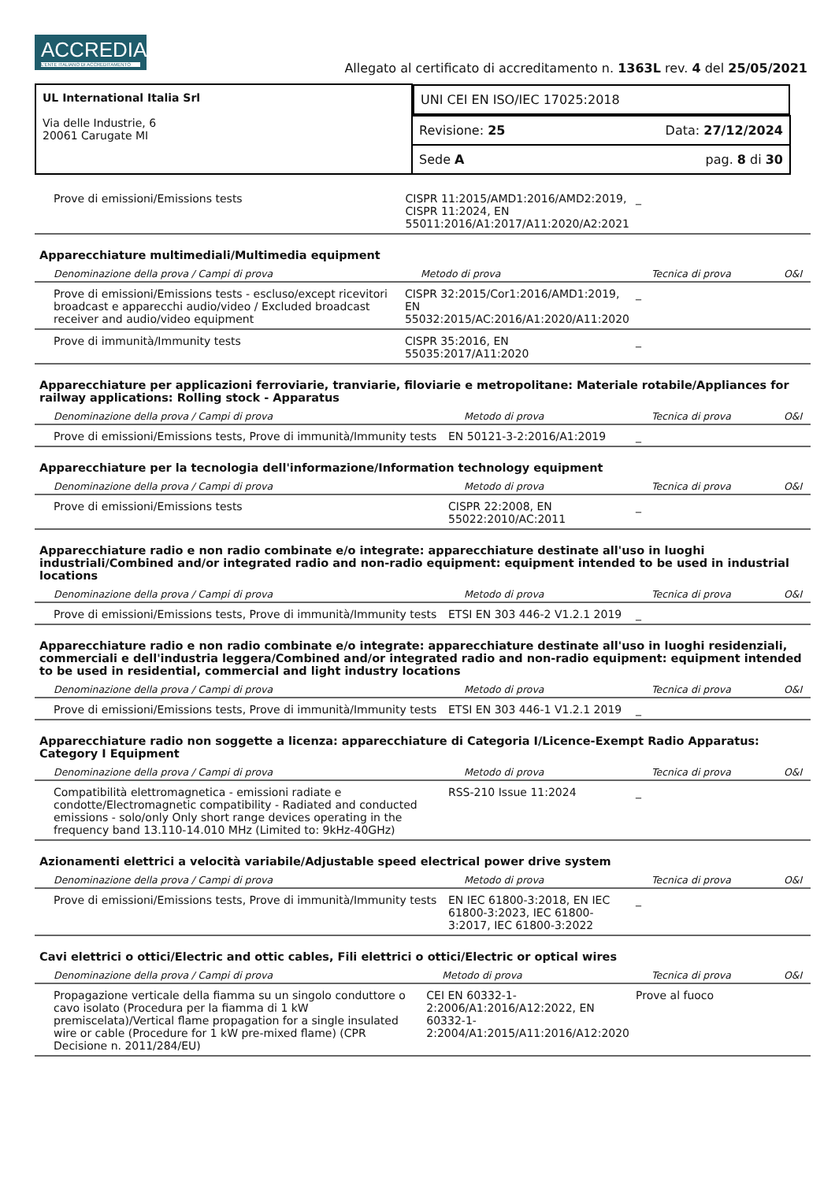ACCREDIA L'ENTE ITALIANO DI ACCREDITAMENTO
Allegato al certificato di accreditamento n. 1363L rev. 4 del 25/05/2021
| UL International Italia Srl Via delle Industrie, 6 20061 Carugate MI | UNI CEI EN ISO/IEC 17025:2018 |
| | Revisione: 25 Data: 27/12/2024 |
| | Sede A pag. 8 di 30 |
| Prove di emissioni/Emissions tests | CISPR 11:2015/AMD1:2016/AMD2:2019, CISPR 11:2024, EN 55011:2016/A1:2017/A11:2020/A2:2021 | _ | |
Apparecchiature multimediali/Multimedia equipment
| Denominazione della prova / Campi di prova | Metodo di prova | Tecnica di prova | O&I |
| --- | --- | --- | --- |
| Prove di emissioni/Emissions tests - escluso/except ricevitori broadcast e apparecchi audio/video / Excluded broadcast receiver and audio/video equipment | CISPR 32:2015/Cor1:2016/AMD1:2019, EN 55032:2015/AC:2016/A1:2020/A11:2020 | _ | |
| Prove di immunità/Immunity tests | CISPR 35:2016, EN 55035:2017/A11:2020 | _ | |
Apparecchiature per applicazioni ferroviarie, tranviarie, filoviarie e metropolitane: Materiale rotabile/Appliances for railway applications: Rolling stock - Apparatus
| Denominazione della prova / Campi di prova | Metodo di prova | Tecnica di prova | O&I |
| --- | --- | --- | --- |
| Prove di emissioni/Emissions tests, Prove di immunità/Immunity tests | EN 50121-3-2:2016/A1:2019 | _ | |
Apparecchiature per la tecnologia dell'informazione/Information technology equipment
| Denominazione della prova / Campi di prova | Metodo di prova | Tecnica di prova | O&I |
| --- | --- | --- | --- |
| Prove di emissioni/Emissions tests | CISPR 22:2008, EN 55022:2010/AC:2011 | _ | |
Apparecchiature radio e non radio combinate e/o integrate: apparecchiature destinate all'uso in luoghi industriali/Combined and/or integrated radio and non-radio equipment: equipment intended to be used in industrial locations
| Denominazione della prova / Campi di prova | Metodo di prova | Tecnica di prova | O&I |
| --- | --- | --- | --- |
| Prove di emissioni/Emissions tests, Prove di immunità/Immunity tests | ETSI EN 303 446-2 V1.2.1 2019 | _ | |
Apparecchiature radio e non radio combinate e/o integrate: apparecchiature destinate all'uso in luoghi residenziali, commerciali e dell'industria leggera/Combined and/or integrated radio and non-radio equipment: equipment intended to be used in residential, commercial and light industry locations
| Denominazione della prova / Campi di prova | Metodo di prova | Tecnica di prova | O&I |
| --- | --- | --- | --- |
| Prove di emissioni/Emissions tests, Prove di immunità/Immunity tests | ETSI EN 303 446-1 V1.2.1 2019 | _ | |
Apparecchiature radio non soggette a licenza: apparecchiature di Categoria I/Licence-Exempt Radio Apparatus: Category I Equipment
| Denominazione della prova / Campi di prova | Metodo di prova | Tecnica di prova | O&I |
| --- | --- | --- | --- |
| Compatibilità elettromagnetica - emissioni radiate e condotte/Electromagnetic compatibility - Radiated and conducted emissions - solo/only Only short range devices operating in the frequency band 13.110-14.010 MHz (Limited to: 9kHz-40GHz) | RSS-210 Issue 11:2024 | _ | |
Azionamenti elettrici a velocità variabile/Adjustable speed electrical power drive system
| Denominazione della prova / Campi di prova | Metodo di prova | Tecnica di prova | O&I |
| --- | --- | --- | --- |
| Prove di emissioni/Emissions tests, Prove di immunità/Immunity tests | EN IEC 61800-3:2018, EN IEC 61800-3:2023, IEC 61800-3:2017, IEC 61800-3:2022 | _ | |
Cavi elettrici o ottici/Electric and ottic cables, Fili elettrici o ottici/Electric or optical wires
| Denominazione della prova / Campi di prova | Metodo di prova | Tecnica di prova | O&I |
| --- | --- | --- | --- |
| Propagazione verticale della fiamma su un singolo conduttore o cavo isolato (Procedura per la fiamma di 1 kW premiscelata)/Vertical flame propagation for a single insulated wire or cable (Procedure for 1 kW pre-mixed flame) (CPR Decisione n. 2011/284/EU) | CEI EN 60332-1-2:2006/A1:2016/A12:2022, EN 60332-1-2:2004/A1:2015/A11:2016/A12:2020 | Prove al fuoco | |